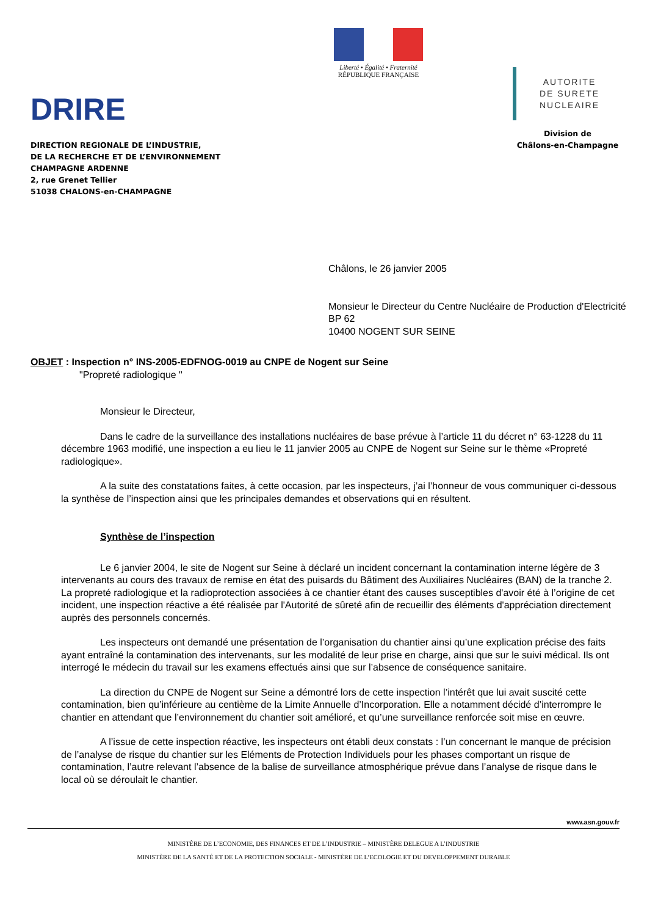DRIRE
DIRECTION REGIONALE DE L’INDUSTRIE,
DE LA RECHERCHE ET DE L’ENVIRONNEMENT
CHAMPAGNE ARDENNE
2, rue Grenet Tellier
51038 CHALONS-en-CHAMPAGNE
Liberté • Égalité • Fraternité
RÉPUBLIQUE FRANÇAISE
AUTORITE
DE SURETE
NUCLEAIRE
Division de
Châlons-en-Champagne
Châlons, le 26 janvier 2005
Monsieur le Directeur du Centre Nucléaire de Production d'Electricité
BP 62
10400 NOGENT SUR SEINE
OBJET : Inspection n° INS-2005-EDFNOG-0019 au CNPE de Nogent sur Seine
"Propreté radiologique "
Monsieur le Directeur,
Dans le cadre de la surveillance des installations nucléaires de base prévue à l’article 11 du décret n° 63-1228 du 11 décembre 1963 modifié, une inspection a eu lieu le 11 janvier 2005 au CNPE de Nogent sur Seine sur le thème «Propreté radiologique».
A la suite des constatations faites, à cette occasion, par les inspecteurs, j’ai l’honneur de vous communiquer ci-dessous la synthèse de l’inspection ainsi que les principales demandes et observations qui en résultent.
Synthèse de l’inspection
Le 6 janvier 2004, le site de Nogent sur Seine à déclaré un incident concernant la contamination interne légère de 3 intervenants au cours des travaux de remise en état des puisards du Bâtiment des Auxiliaires Nucléaires (BAN) de la tranche 2. La propreté radiologique et la radioprotection associées à ce chantier étant des causes susceptibles d'avoir été à l’origine de cet incident, une inspection réactive a été réalisée par l'Autorité de sûreté afin de recueillir des éléments d'appréciation directement auprès des personnels concernés.
Les inspecteurs ont demandé une présentation de l’organisation du chantier ainsi qu’une explication précise des faits ayant entraîné la contamination des intervenants, sur les modalité de leur prise en charge, ainsi que sur le suivi médical. Ils ont interrogé le médecin du travail sur les examens effectués ainsi que sur l’absence de conséquence sanitaire.
La direction du CNPE de Nogent sur Seine a démontré lors de cette inspection l’intérêt que lui avait suscité cette contamination, bien qu’inférieure au centième de la Limite Annuelle d’Incorporation. Elle a notamment décidé d’interrompre le chantier en attendant que l’environnement du chantier soit amélioré, et qu’une surveillance renforcée soit mise en œuvre.
A l’issue de cette inspection réactive, les inspecteurs ont établi deux constats : l’un concernant le manque de précision de l’analyse de risque du chantier sur les Eléments de Protection Individuels pour les phases comportant un risque de contamination, l’autre relevant l’absence de la balise de surveillance atmosphérique prévue dans l’analyse de risque dans le local où se déroulait le chantier.
www.asn.gouv.fr
MINISTÈRE DE L’ECONOMIE, DES FINANCES ET DE L’INDUSTRIE – MINISTÈRE DELEGUE A L’INDUSTRIE
MINISTÈRE DE LA SANTÉ ET DE LA PROTECTION SOCIALE - MINISTÈRE DE L’ECOLOGIE ET DU DEVELOPPEMENT DURABLE